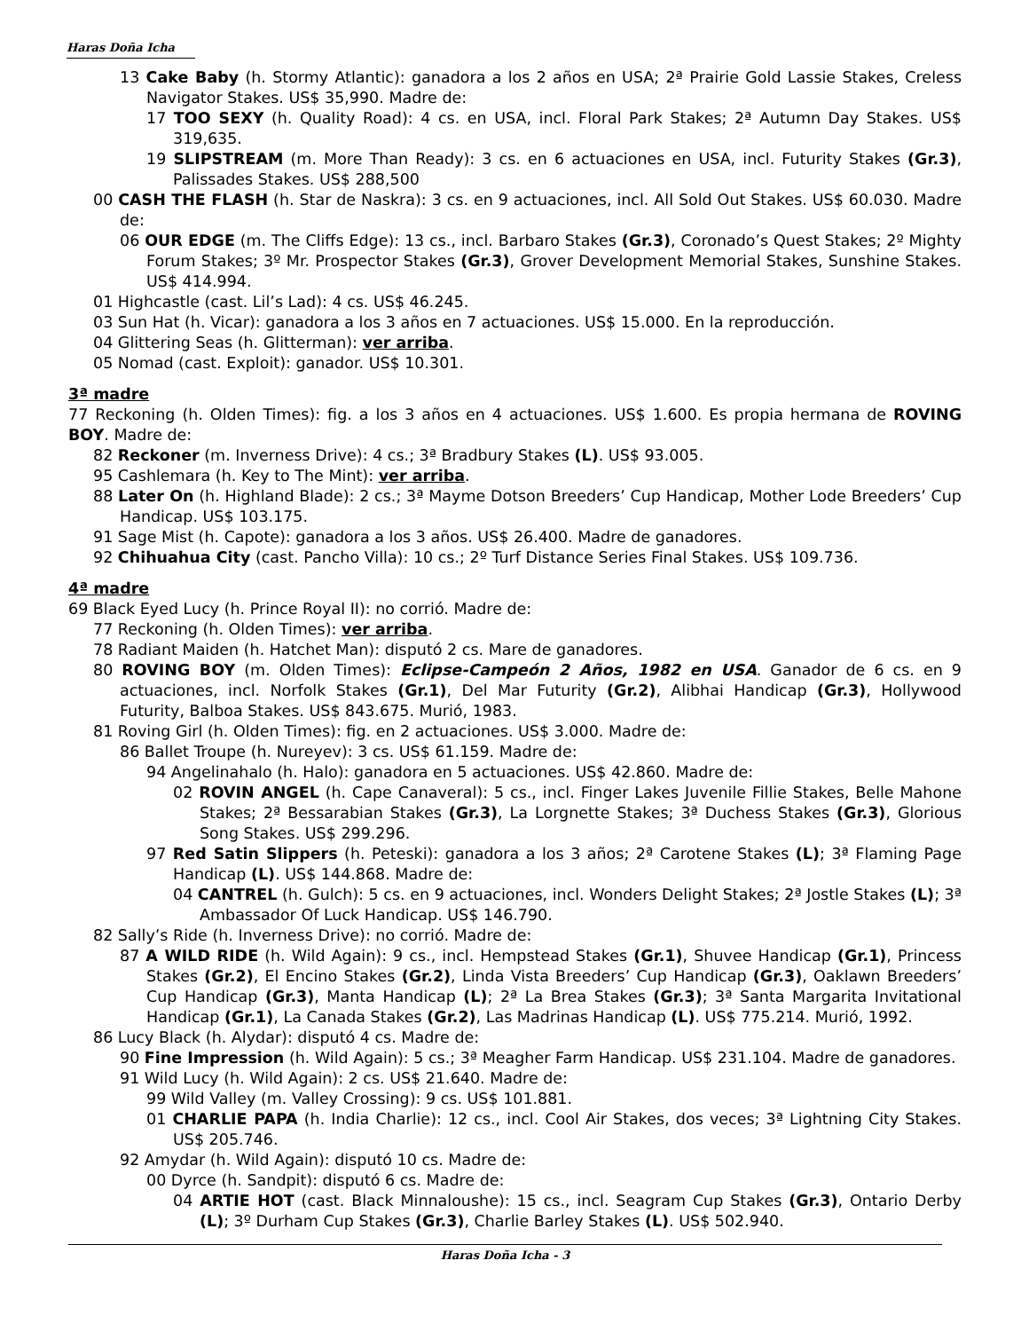Haras Doña Icha
13 Cake Baby (h. Stormy Atlantic): ganadora a los 2 años en USA; 2ª Prairie Gold Lassie Stakes, Creless Navigator Stakes. US$ 35,990. Madre de:
17 TOO SEXY (h. Quality Road): 4 cs. en USA, incl. Floral Park Stakes; 2ª Autumn Day Stakes. US$ 319,635.
19 SLIPSTREAM (m. More Than Ready): 3 cs. en 6 actuaciones en USA, incl. Futurity Stakes (Gr.3), Palissades Stakes. US$ 288,500
00 CASH THE FLASH (h. Star de Naskra): 3 cs. en 9 actuaciones, incl. All Sold Out Stakes. US$ 60.030. Madre de:
06 OUR EDGE (m. The Cliffs Edge): 13 cs., incl. Barbaro Stakes (Gr.3), Coronado’s Quest Stakes; 2º Mighty Forum Stakes; 3º Mr. Prospector Stakes (Gr.3), Grover Development Memorial Stakes, Sunshine Stakes. US$ 414.994.
01 Highcastle (cast. Lil’s Lad): 4 cs. US$ 46.245.
03 Sun Hat (h. Vicar): ganadora a los 3 años en 7 actuaciones. US$ 15.000. En la reproducción.
04 Glittering Seas (h. Glitterman): ver arriba.
05 Nomad (cast. Exploit): ganador. US$ 10.301.
3ª madre
77 Reckoning (h. Olden Times): fig. a los 3 años en 4 actuaciones. US$ 1.600. Es propia hermana de ROVING BOY. Madre de:
82 Reckoner (m. Inverness Drive): 4 cs.; 3ª Bradbury Stakes (L). US$ 93.005.
95 Cashlemara (h. Key to The Mint): ver arriba.
88 Later On (h. Highland Blade): 2 cs.; 3ª Mayme Dotson Breeders’ Cup Handicap, Mother Lode Breeders’ Cup Handicap. US$ 103.175.
91 Sage Mist (h. Capote): ganadora a los 3 años. US$ 26.400. Madre de ganadores.
92 Chihuahua City (cast. Pancho Villa): 10 cs.; 2º Turf Distance Series Final Stakes. US$ 109.736.
4ª madre
69 Black Eyed Lucy (h. Prince Royal II): no corrió. Madre de:
77 Reckoning (h. Olden Times): ver arriba.
78 Radiant Maiden (h. Hatchet Man): disputó 2 cs. Mare de ganadores.
80 ROVING BOY (m. Olden Times): Eclipse-Campeón 2 Años, 1982 en USA. Ganador de 6 cs. en 9 actuaciones, incl. Norfolk Stakes (Gr.1), Del Mar Futurity (Gr.2), Alibhai Handicap (Gr.3), Hollywood Futurity, Balboa Stakes. US$ 843.675. Murió, 1983.
81 Roving Girl (h. Olden Times): fig. en 2 actuaciones. US$ 3.000. Madre de:
86 Ballet Troupe (h. Nureyev): 3 cs. US$ 61.159. Madre de:
94 Angelinahalo (h. Halo): ganadora en 5 actuaciones. US$ 42.860. Madre de:
02 ROVIN ANGEL (h. Cape Canaveral): 5 cs., incl. Finger Lakes Juvenile Fillie Stakes, Belle Mahone Stakes; 2ª Bessarabian Stakes (Gr.3), La Lorgnette Stakes; 3ª Duchess Stakes (Gr.3), Glorious Song Stakes. US$ 299.296.
97 Red Satin Slippers (h. Peteski): ganadora a los 3 años; 2ª Carotene Stakes (L); 3ª Flaming Page Handicap (L). US$ 144.868. Madre de:
04 CANTREL (h. Gulch): 5 cs. en 9 actuaciones, incl. Wonders Delight Stakes; 2ª Jostle Stakes (L); 3ª Ambassador Of Luck Handicap. US$ 146.790.
82 Sally’s Ride (h. Inverness Drive): no corrió. Madre de:
87 A WILD RIDE (h. Wild Again): 9 cs., incl. Hempstead Stakes (Gr.1), Shuvee Handicap (Gr.1), Princess Stakes (Gr.2), El Encino Stakes (Gr.2), Linda Vista Breeders’ Cup Handicap (Gr.3), Oaklawn Breeders’ Cup Handicap (Gr.3), Manta Handicap (L); 2ª La Brea Stakes (Gr.3); 3ª Santa Margarita Invitational Handicap (Gr.1), La Canada Stakes (Gr.2), Las Madrinas Handicap (L). US$ 775.214. Murió, 1992.
86 Lucy Black (h. Alydar): disputó 4 cs. Madre de:
90 Fine Impression (h. Wild Again): 5 cs.; 3ª Meagher Farm Handicap. US$ 231.104. Madre de ganadores.
91 Wild Lucy (h. Wild Again): 2 cs. US$ 21.640. Madre de:
99 Wild Valley (m. Valley Crossing): 9 cs. US$ 101.881.
01 CHARLIE PAPA (h. India Charlie): 12 cs., incl. Cool Air Stakes, dos veces; 3ª Lightning City Stakes. US$ 205.746.
92 Amydar (h. Wild Again): disputó 10 cs. Madre de:
00 Dyrce (h. Sandpit): disputó 6 cs. Madre de:
04 ARTIE HOT (cast. Black Minnaloushe): 15 cs., incl. Seagram Cup Stakes (Gr.3), Ontario Derby (L); 3º Durham Cup Stakes (Gr.3), Charlie Barley Stakes (L). US$ 502.940.
Haras Doña Icha - 3